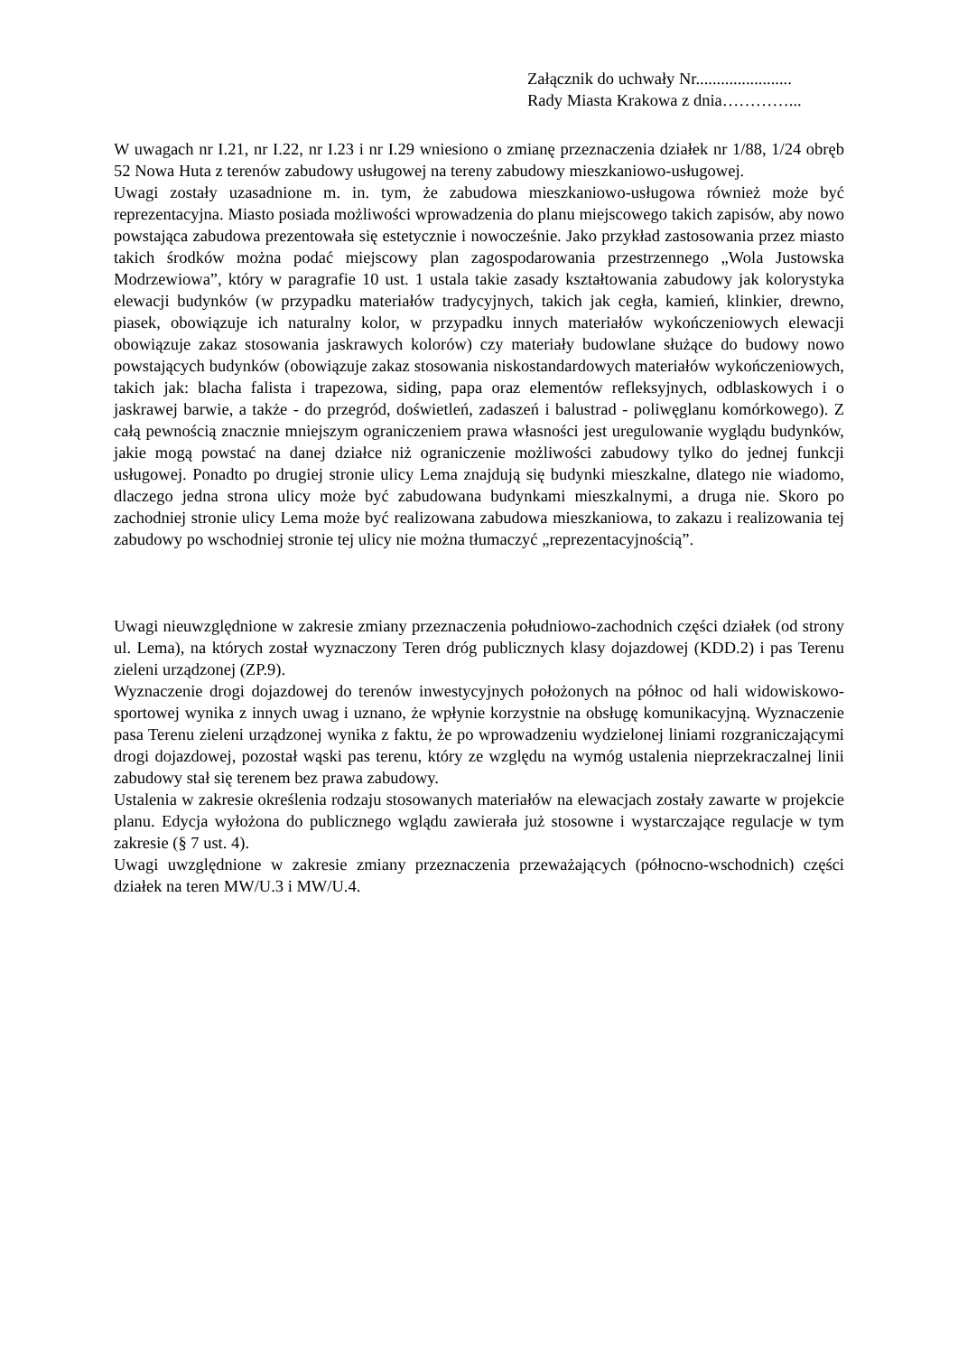Załącznik do uchwały Nr.......................
Rady Miasta Krakowa z dnia…………...
W uwagach nr I.21, nr I.22, nr I.23 i nr I.29 wniesiono o zmianę przeznaczenia działek nr 1/88, 1/24 obręb 52 Nowa Huta z terenów zabudowy usługowej na tereny zabudowy mieszkaniowo-usługowej.
Uwagi zostały uzasadnione m. in. tym, że zabudowa mieszkaniowo-usługowa również może być reprezentacyjna. Miasto posiada możliwości wprowadzenia do planu miejscowego takich zapisów, aby nowo powstająca zabudowa prezentowała się estetycznie i nowocześnie. Jako przykład zastosowania przez miasto takich środków można podać miejscowy plan zagospodarowania przestrzennego „Wola Justowska Modrzewiowa”, który w paragrafie 10 ust. 1 ustala takie zasady kształtowania zabudowy jak kolorystyka elewacji budynków (w przypadku materiałów tradycyjnych, takich jak cegła, kamień, klinkier, drewno, piasek, obowiązuje ich naturalny kolor, w przypadku innych materiałów wykończeniowych elewacji obowiązuje zakaz stosowania jaskrawych kolorów) czy materiały budowlane służące do budowy nowo powstających budynków (obowiązuje zakaz stosowania niskostandardowych materiałów wykończeniowych, takich jak: blacha falista i trapezowa, siding, papa oraz elementów refleksyjnych, odblaskowych i o jaskrawej barwie, a także - do przegród, doświetleń, zadaszeń i balustrad - poliwęglanu komórkowego). Z całą pewnością znacznie mniejszym ograniczeniem prawa własności jest uregulowanie wyglądu budynków, jakie mogą powstać na danej działce niż ograniczenie możliwości zabudowy tylko do jednej funkcji usługowej. Ponadto po drugiej stronie ulicy Lema znajdują się budynki mieszkalne, dlatego nie wiadomo, dlaczego jedna strona ulicy może być zabudowana budynkami mieszkalnymi, a druga nie. Skoro po zachodniej stronie ulicy Lema może być realizowana zabudowa mieszkaniowa, to zakazu i realizowania tej zabudowy po wschodniej stronie tej ulicy nie można tłumaczyć „reprezentacyjnością”.
Uwagi nieuwzględnione w zakresie zmiany przeznaczenia południowo-zachodnich części działek (od strony ul. Lema), na których został wyznaczony Teren dróg publicznych klasy dojazdowej (KDD.2) i pas Terenu zieleni urządzonej (ZP.9).
Wyznaczenie drogi dojazdowej do terenów inwestycyjnych położonych na północ od hali widowiskowo-sportowej wynika z innych uwag i uznano, że wpłynie korzystnie na obsługę komunikacyjną. Wyznaczenie pasa Terenu zieleni urządzonej wynika z faktu, że po wprowadzeniu wydzielonej liniami rozgraniczającymi drogi dojazdowej, pozostał wąski pas terenu, który ze względu na wymóg ustalenia nieprzekraczalnej linii zabudowy stał się terenem bez prawa zabudowy.
Ustalenia w zakresie określenia rodzaju stosowanych materiałów na elewacjach zostały zawarte w projekcie planu. Edycja wyłożona do publicznego wglądu zawierała już stosowne i wystarczające regulacje w tym zakresie (§ 7 ust. 4).
Uwagi uwzględnione w zakresie zmiany przeznaczenia przeważających (północno-wschodnich) części działek na teren MW/U.3 i MW/U.4.